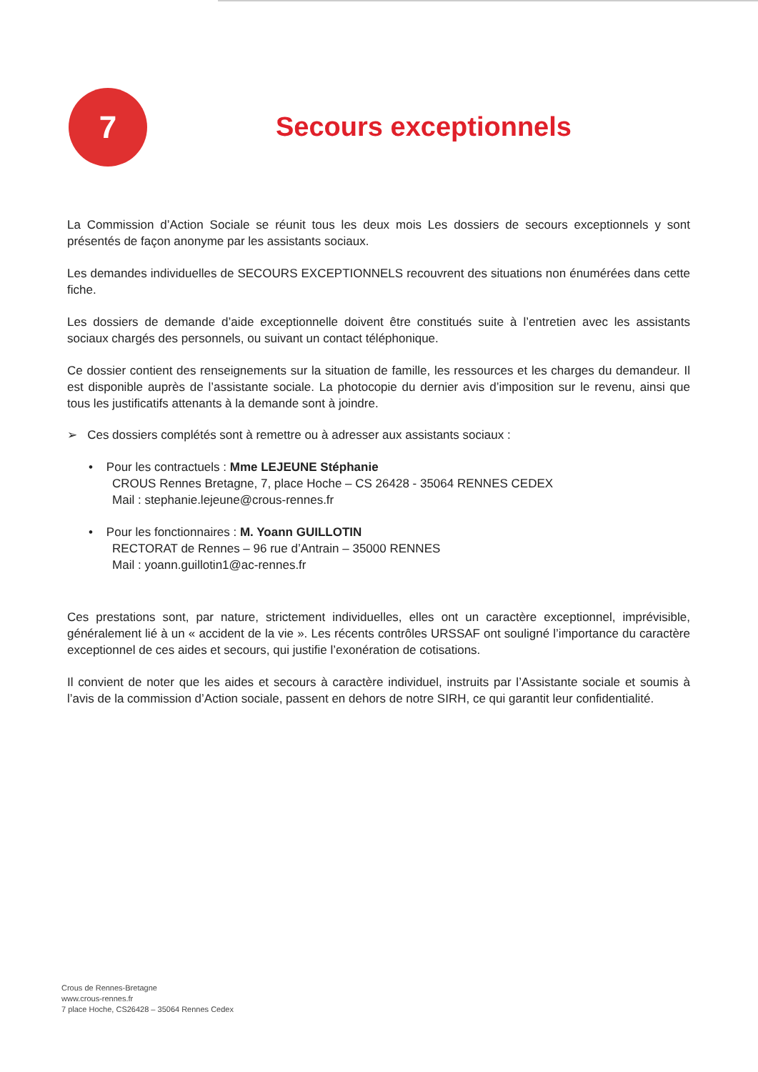7
Secours exceptionnels
La Commission d’Action Sociale se réunit tous les deux mois Les dossiers de secours exceptionnels y sont présentés de façon anonyme par les assistants sociaux.
Les demandes individuelles de SECOURS EXCEPTIONNELS recouvrent des situations non énumérées dans cette fiche.
Les dossiers de demande d’aide exceptionnelle doivent être constitués suite à l’entretien avec les assistants sociaux chargés des personnels, ou suivant un contact téléphonique.
Ce dossier contient des renseignements sur la situation de famille, les ressources et les charges du demandeur. Il est disponible auprès de l’assistante sociale. La photocopie du dernier avis d’imposition sur le revenu, ainsi que tous les justificatifs attenants à la demande sont à joindre.
➢ Ces dossiers complétés sont à remettre ou à adresser aux assistants sociaux :
• Pour les contractuels : Mme LEJEUNE Stéphanie
CROUS Rennes Bretagne, 7, place Hoche – CS 26428 - 35064 RENNES CEDEX
Mail : stephanie.lejeune@crous-rennes.fr
• Pour les fonctionnaires : M. Yoann GUILLOTIN
RECTORAT de Rennes – 96 rue d’Antrain – 35000 RENNES
Mail : yoann.guillotin1@ac-rennes.fr
Ces prestations sont, par nature, strictement individuelles, elles ont un caractère exceptionnel, imprévisible, généralement lié à un « accident de la vie ». Les récents contrôles URSSAF ont souligné l’importance du caractère exceptionnel de ces aides et secours, qui justifie l’exonération de cotisations.
Il convient de noter que les aides et secours à caractère individuel, instruits par l’Assistante sociale et soumis à l’avis de la commission d’Action sociale, passent en dehors de notre SIRH, ce qui garantit leur confidentialité.
Crous de Rennes-Bretagne
www.crous-rennes.fr
7 place Hoche, CS26428 – 35064 Rennes Cedex